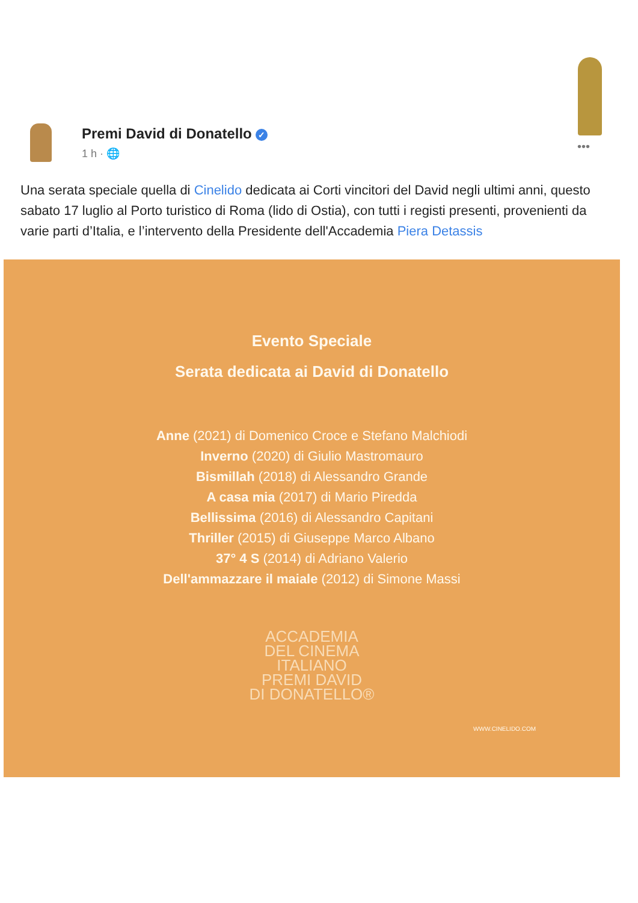•••
Premi David di Donatello ✓
1 h · 🌐
Una serata speciale quella di Cinelido dedicata ai Corti vincitori del David negli ultimi anni, questo sabato 17 luglio al Porto turistico di Roma (lido di Ostia), con tutti i registi presenti, provenienti da varie parti d’Italia, e l’intervento della Presidente dell'Accademia Piera Detassis
Evento Speciale
Serata dedicata ai David di Donatello
Anne (2021) di Domenico Croce e Stefano Malchiodi
Inverno (2020) di Giulio Mastromauro
Bismillah (2018) di Alessandro Grande
A casa mia (2017) di Mario Piredda
Bellissima (2016) di Alessandro Capitani
Thriller (2015) di Giuseppe Marco Albano
37° 4 S (2014) di Adriano Valerio
Dell'ammazzare il maiale (2012) di Simone Massi
ACCADEMIA
DEL CINEMA
ITALIANO
PREMI DAVID
DI DONATELLO®
WWW.CINELIDO.COM